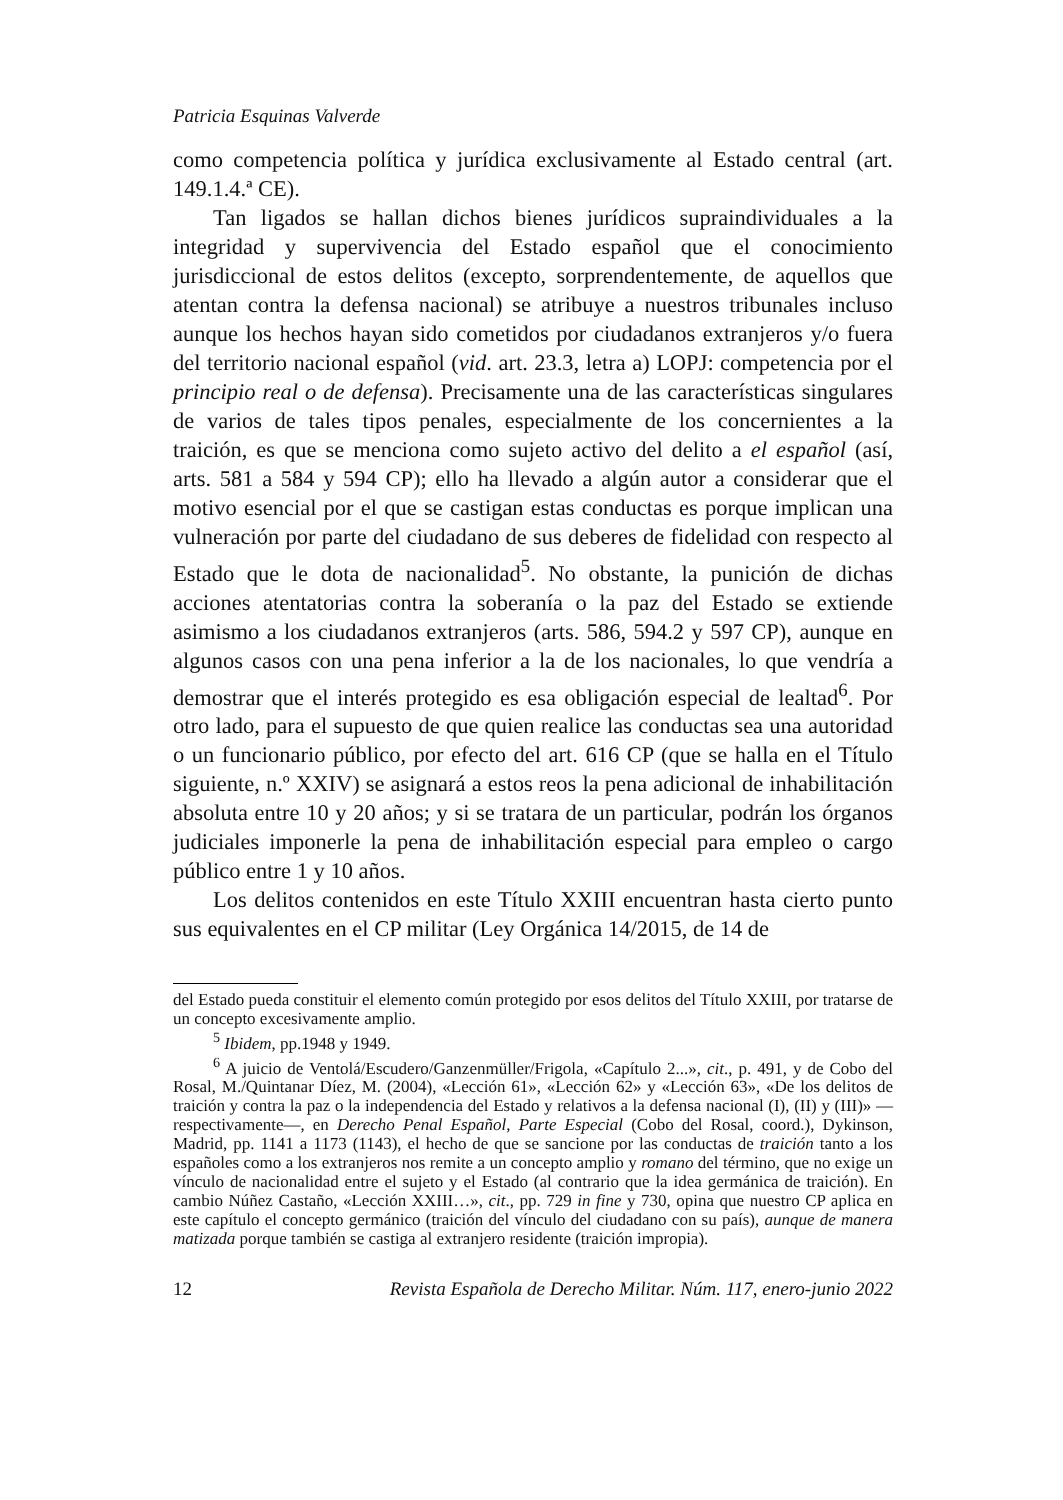Patricia Esquinas Valverde
como competencia política y jurídica exclusivamente al Estado central (art. 149.1.4.ª CE).
Tan ligados se hallan dichos bienes jurídicos supraindividuales a la integridad y supervivencia del Estado español que el conocimiento jurisdiccional de estos delitos (excepto, sorprendentemente, de aquellos que atentan contra la defensa nacional) se atribuye a nuestros tribunales incluso aunque los hechos hayan sido cometidos por ciudadanos extranjeros y/o fuera del territorio nacional español (vid. art. 23.3, letra a) LOPJ: competencia por el principio real o de defensa). Precisamente una de las características singulares de varios de tales tipos penales, especialmente de los concernientes a la traición, es que se menciona como sujeto activo del delito a el español (así, arts. 581 a 584 y 594 CP); ello ha llevado a algún autor a considerar que el motivo esencial por el que se castigan estas conductas es porque implican una vulneración por parte del ciudadano de sus deberes de fidelidad con respecto al Estado que le dota de nacionalidad<sup>5</sup>. No obstante, la punición de dichas acciones atentatorias contra la soberanía o la paz del Estado se extiende asimismo a los ciudadanos extranjeros (arts. 586, 594.2 y 597 CP), aunque en algunos casos con una pena inferior a la de los nacionales, lo que vendría a demostrar que el interés protegido es esa obligación especial de lealtad<sup>6</sup>. Por otro lado, para el supuesto de que quien realice las conductas sea una autoridad o un funcionario público, por efecto del art. 616 CP (que se halla en el Título siguiente, n.º XXIV) se asignará a estos reos la pena adicional de inhabilitación absoluta entre 10 y 20 años; y si se tratara de un particular, podrán los órganos judiciales imponerle la pena de inhabilitación especial para empleo o cargo público entre 1 y 10 años.
Los delitos contenidos en este Título XXIII encuentran hasta cierto punto sus equivalentes en el CP militar (Ley Orgánica 14/2015, de 14 de
del Estado pueda constituir el elemento común protegido por esos delitos del Título XXIII, por tratarse de un concepto excesivamente amplio.
<sup>5</sup> Ibidem, pp.1948 y 1949.
<sup>6</sup> A juicio de Ventolá/Escudero/Ganzenmüller/Frigola, «Capítulo 2...», cit., p. 491, y de Cobo del Rosal, M./Quintanar Díez, M. (2004), «Lección 61», «Lección 62» y «Lección 63», «De los delitos de traición y contra la paz o la independencia del Estado y relativos a la defensa nacional (I), (II) y (III)» —respectivamente—, en Derecho Penal Español, Parte Especial (Cobo del Rosal, coord.), Dykinson, Madrid, pp. 1141 a 1173 (1143), el hecho de que se sancione por las conductas de traición tanto a los españoles como a los extranjeros nos remite a un concepto amplio y romano del término, que no exige un vínculo de nacionalidad entre el sujeto y el Estado (al contrario que la idea germánica de traición). En cambio Núñez Castaño, «Lección XXIII…», cit., pp. 729 in fine y 730, opina que nuestro CP aplica en este capítulo el concepto germánico (traición del vínculo del ciudadano con su país), aunque de manera matizada porque también se castiga al extranjero residente (traición impropia).
12 Revista Española de Derecho Militar. Núm. 117, enero-junio 2022